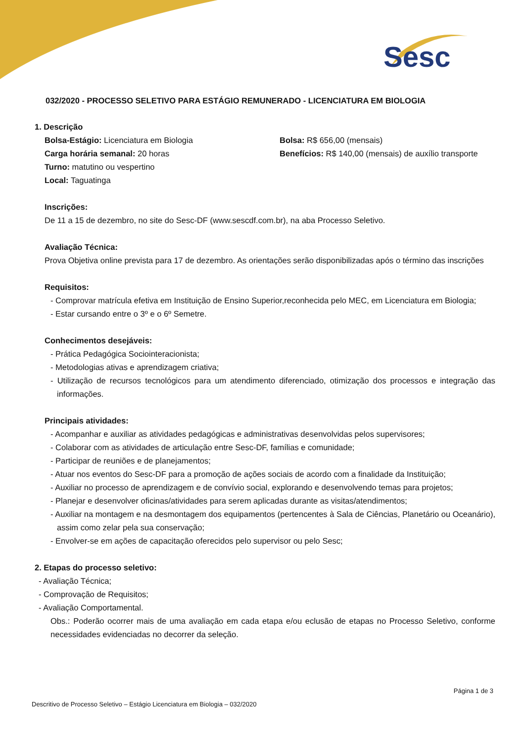Sesc
032/2020 - PROCESSO SELETIVO PARA ESTÁGIO REMUNERADO - LICENCIATURA EM BIOLOGIA
1. Descrição
Bolsa-Estágio: Licenciatura em Biologia Bolsa: R$ 656,00 (mensais)
Carga horária semanal: 20 horas Benefícios: R$ 140,00 (mensais) de auxílio transporte
Turno: matutino ou vespertino
Local: Taguatinga
Inscrições:
De 11 a 15 de dezembro, no site do Sesc-DF (www.sescdf.com.br), na aba Processo Seletivo.
Avaliação Técnica:
Prova Objetiva online prevista para 17 de dezembro. As orientações serão disponibilizadas após o término das inscrições
Requisitos:
- Comprovar matrícula efetiva em Instituição de Ensino Superior,reconhecida pelo MEC, em Licenciatura em Biologia;
- Estar cursando entre o 3º e o 6º Semetre.
Conhecimentos desejáveis:
- Prática Pedagógica Sociointeracionista;
- Metodologias ativas e aprendizagem criativa;
- Utilização de recursos tecnológicos para um atendimento diferenciado, otimização dos processos e integração das informações.
Principais atividades:
- Acompanhar e auxiliar as atividades pedagógicas e administrativas desenvolvidas pelos supervisores;
- Colaborar com as atividades de articulação entre Sesc-DF, famílias e comunidade;
- Participar de reuniões e de planejamentos;
- Atuar nos eventos do Sesc-DF para a promoção de ações sociais de acordo com a finalidade da Instituição;
- Auxiliar no processo de aprendizagem e de convívio social, explorando e desenvolvendo temas para projetos;
- Planejar e desenvolver oficinas/atividades para serem aplicadas durante as visitas/atendimentos;
- Auxiliar na montagem e na desmontagem dos equipamentos (pertencentes à Sala de Ciências, Planetário ou Oceanário), assim como zelar pela sua conservação;
- Envolver-se em ações de capacitação oferecidos pelo supervisor ou pelo Sesc;
2. Etapas do processo seletivo:
- Avaliação Técnica;
- Comprovação de Requisitos;
- Avaliação Comportamental.
Obs.: Poderão ocorrer mais de uma avaliação em cada etapa e/ou eclusão de etapas no Processo Seletivo, conforme necessidades evidenciadas no decorrer da seleção.
Página 1 de 3
Descritivo de Processo Seletivo – Estágio Licenciatura em Biologia – 032/2020